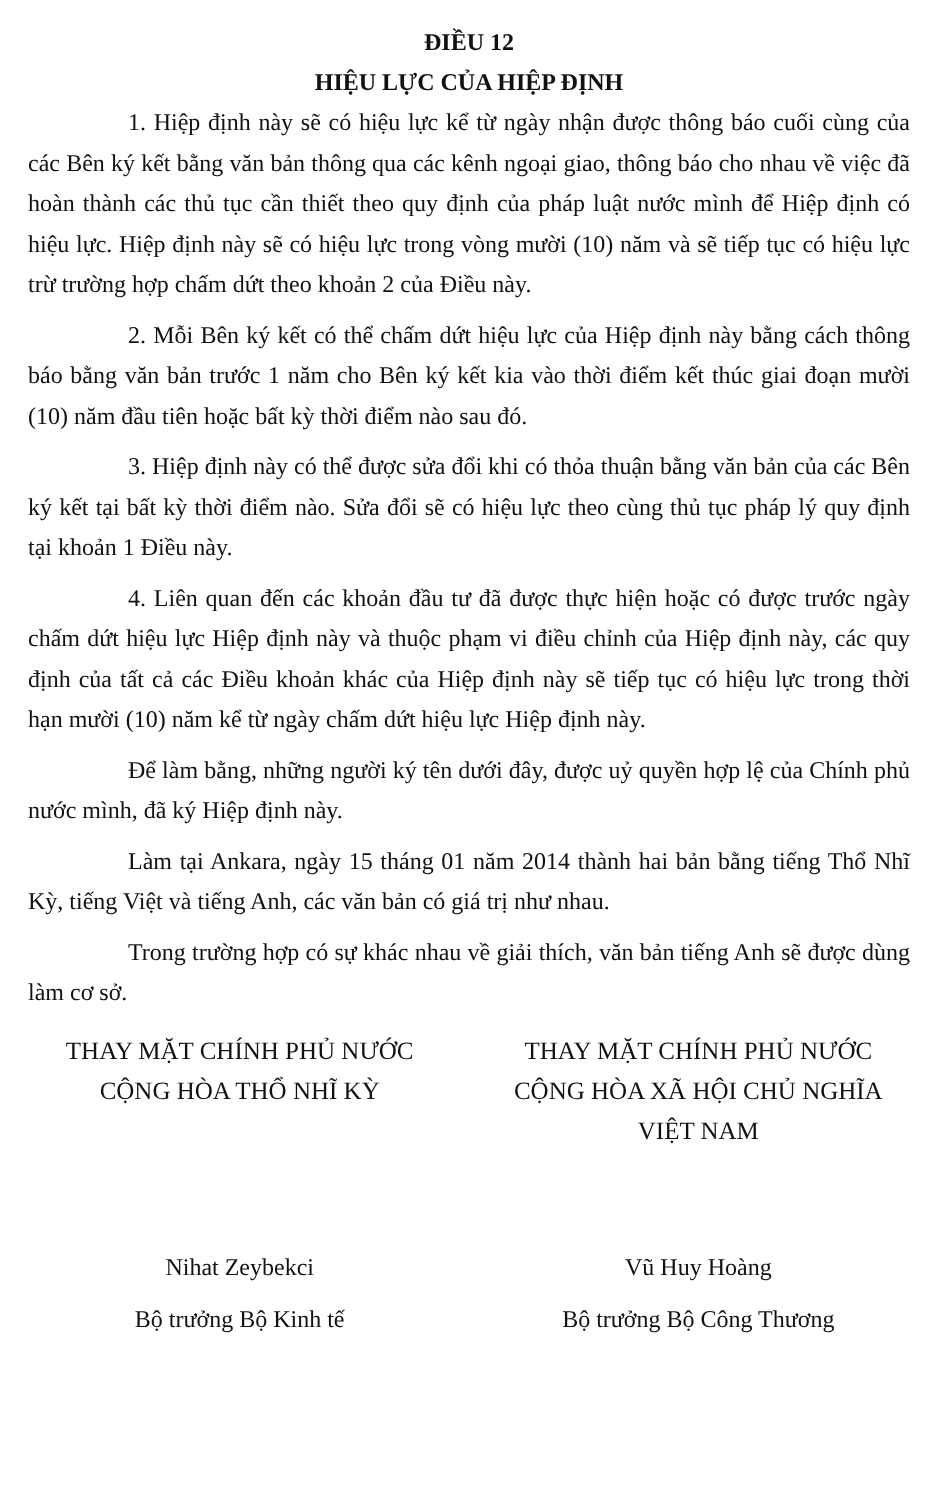ĐIỀU 12
HIỆU LỰC CỦA HIỆP ĐỊNH
1. Hiệp định này sẽ có hiệu lực kể từ ngày nhận được thông báo cuối cùng của các Bên ký kết bằng văn bản thông qua các kênh ngoại giao, thông báo cho nhau về việc đã hoàn thành các thủ tục cần thiết theo quy định của pháp luật nước mình để Hiệp định có hiệu lực. Hiệp định này sẽ có hiệu lực trong vòng mười (10) năm và sẽ tiếp tục có hiệu lực trừ trường hợp chấm dứt theo khoản 2 của Điều này.
2. Mỗi Bên ký kết có thể chấm dứt hiệu lực của Hiệp định này bằng cách thông báo bằng văn bản trước 1 năm cho Bên ký kết kia vào thời điểm kết thúc giai đoạn mười (10) năm đầu tiên hoặc bất kỳ thời điểm nào sau đó.
3. Hiệp định này có thể được sửa đổi khi có thỏa thuận bằng văn bản của các Bên ký kết tại bất kỳ thời điểm nào. Sửa đổi sẽ có hiệu lực theo cùng thủ tục pháp lý quy định tại khoản 1 Điều này.
4. Liên quan đến các khoản đầu tư đã được thực hiện hoặc có được trước ngày chấm dứt hiệu lực Hiệp định này và thuộc phạm vi điều chỉnh của Hiệp định này, các quy định của tất cả các Điều khoản khác của Hiệp định này sẽ tiếp tục có hiệu lực trong thời hạn mười (10) năm kể từ ngày chấm dứt hiệu lực Hiệp định này.
Để làm bằng, những người ký tên dưới đây, được uỷ quyền hợp lệ của Chính phủ nước mình, đã ký Hiệp định này.
Làm tại Ankara, ngày 15 tháng 01 năm 2014 thành hai bản bằng tiếng Thổ Nhĩ Kỳ, tiếng Việt và tiếng Anh, các văn bản có giá trị như nhau.
Trong trường hợp có sự khác nhau về giải thích, văn bản tiếng Anh sẽ được dùng làm cơ sở.
THAY MẶT CHÍNH PHỦ NƯỚC
CỘNG HÒA THỔ NHĨ KỲ
THAY MẶT CHÍNH PHỦ NƯỚC
CỘNG HÒA XÃ HỘI CHỦ NGHĨA
VIỆT NAM
Nihat Zeybekci
Bộ trưởng Bộ Kinh tế
Vũ Huy Hoàng
Bộ trưởng Bộ Công Thương